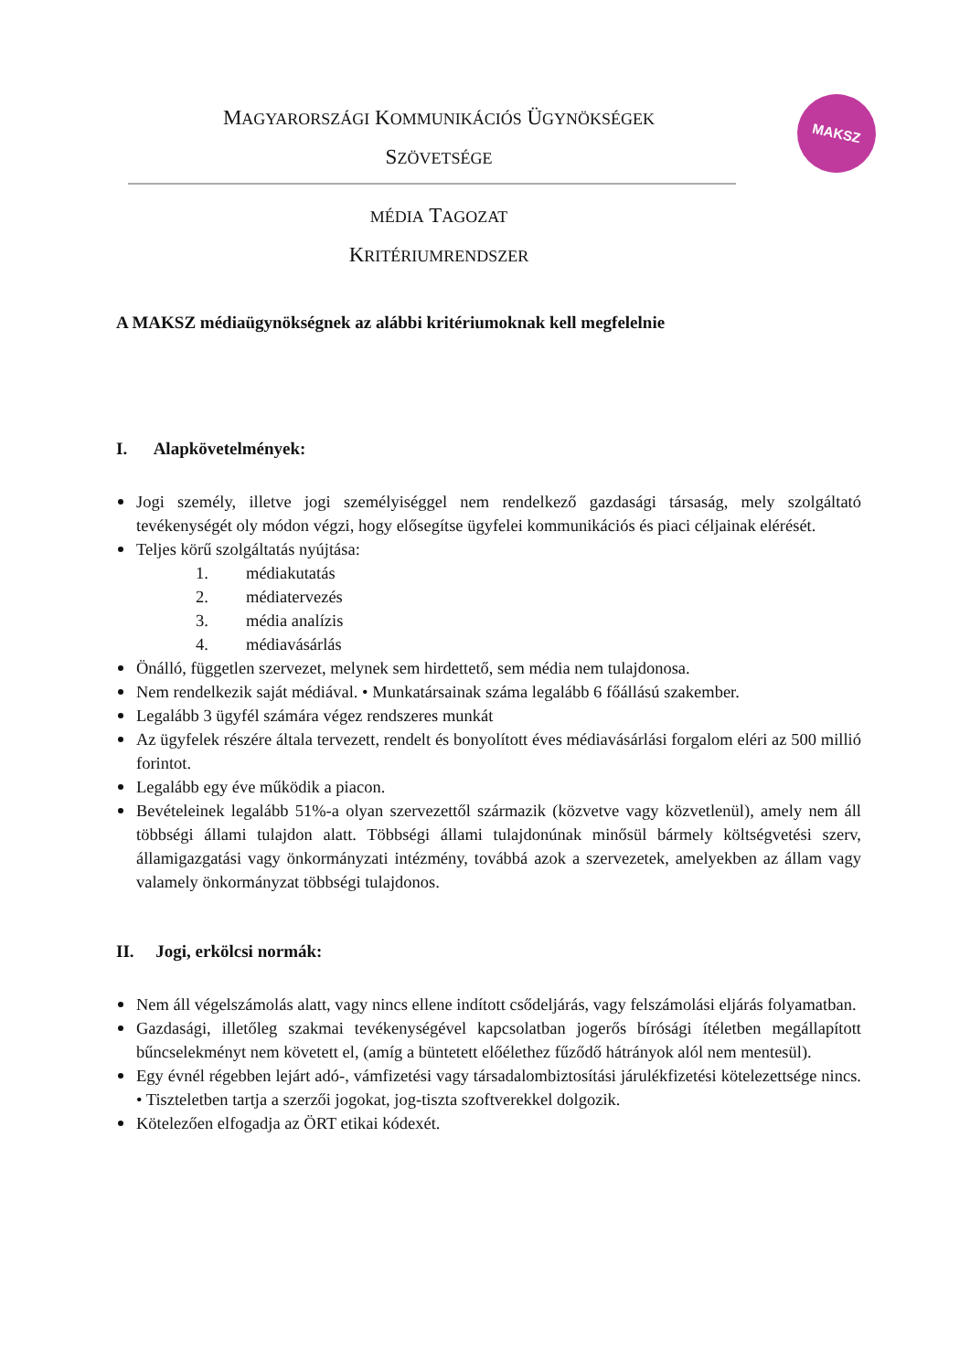MAGYARORSZÁGI KOMMUNIKÁCIÓS ÜGYNÖKSÉGEK
SZÖVETSÉGE
MAKSZ
MÉDIA TAGOZAT
KRITÉRIUMRENDSZER
A MAKSZ médiaügynökségnek az alábbi kritériumoknak kell megfelelnie
I. Alapkövetelmények:
Jogi személy, illetve jogi személyiséggel nem rendelkező gazdasági társaság, mely szolgáltató tevékenységét oly módon végzi, hogy elősegítse ügyfelei kommunikációs és piaci céljainak elérését.
Teljes körű szolgáltatás nyújtása:
1. médiakutatás
2. médiatervezés
3. média analízis
4. médiavásárlás
Önálló, független szervezet, melynek sem hirdettető, sem média nem tulajdonosa.
Nem rendelkezik saját médiával. • Munkatársainak száma legalább 6 főállású szakember.
Legalább 3 ügyfél számára végez rendszeres munkát
Az ügyfelek részére általa tervezett, rendelt és bonyolított éves médiavásárlási forgalom eléri az 500 millió forintot.
Legalább egy éve működik a piacon.
Bevételeinek legalább 51%-a olyan szervezettől származik (közvetve vagy közvetlenül), amely nem áll többségi állami tulajdon alatt. Többségi állami tulajdonúnak minősül bármely költségvetési szerv, államigazgatási vagy önkormányzati intézmény, továbbá azok a szervezetek, amelyekben az állam vagy valamely önkormányzat többségi tulajdonos.
II. Jogi, erkölcsi normák:
Nem áll végelszámolás alatt, vagy nincs ellene indított csődeljárás, vagy felszámolási eljárás folyamatban.
Gazdasági, illetőleg szakmai tevékenységével kapcsolatban jogerős bírósági ítéletben megállapított bűncselekményt nem követett el, (amíg a büntetett előélethez fűződő hátrányok alól nem mentesül).
Egy évnél régebben lejárt adó-, vámfizetési vagy társadalombiztosítási járulékfizetési kötelezettsége nincs. • Tiszteletben tartja a szerzői jogokat, jog-tiszta szoftverekkel dolgozik.
Kötelezően elfogadja az ÖRT etikai kódexét.